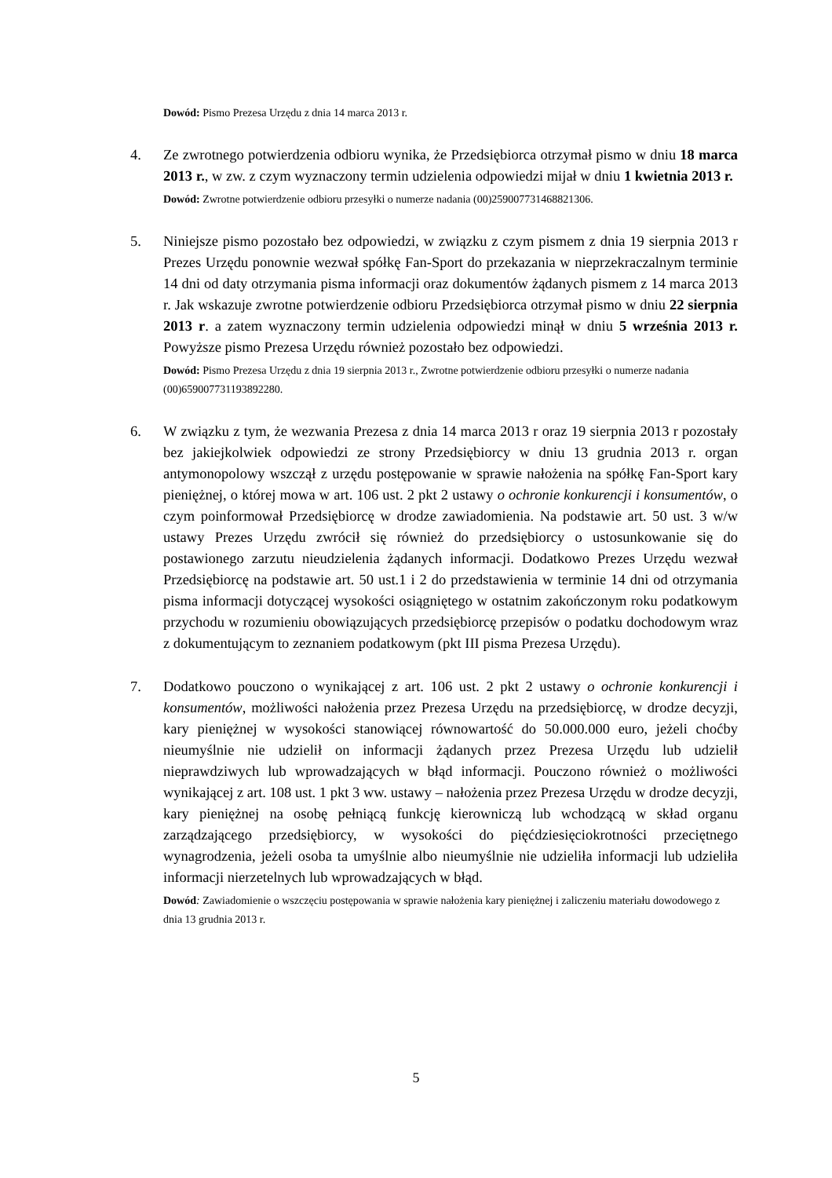Dowód: Pismo Prezesa Urzędu z dnia 14 marca 2013 r.
4. Ze zwrotnego potwierdzenia odbioru wynika, że Przedsiębiorca otrzymał pismo w dniu 18 marca 2013 r., w zw. z czym wyznaczony termin udzielenia odpowiedzi mijał w dniu 1 kwietnia 2013 r.
Dowód: Zwrotne potwierdzenie odbioru przesyłki o numerze nadania (00)259007731468821306.
5. Niniejsze pismo pozostało bez odpowiedzi, w związku z czym pismem z dnia 19 sierpnia 2013 r Prezes Urzędu ponownie wezwał spółkę Fan-Sport do przekazania w nieprzekraczalnym terminie 14 dni od daty otrzymania pisma informacji oraz dokumentów żądanych pismem z 14 marca 2013 r. Jak wskazuje zwrotne potwierdzenie odbioru Przedsiębiorca otrzymał pismo w dniu 22 sierpnia 2013 r. a zatem wyznaczony termin udzielenia odpowiedzi minął w dniu 5 września 2013 r. Powyższe pismo Prezesa Urzędu również pozostało bez odpowiedzi.
Dowód: Pismo Prezesa Urzędu z dnia 19 sierpnia 2013 r., Zwrotne potwierdzenie odbioru przesyłki o numerze nadania (00)659007731193892280.
6. W związku z tym, że wezwania Prezesa z dnia 14 marca 2013 r oraz 19 sierpnia 2013 r pozostały bez jakiejkolwiek odpowiedzi ze strony Przedsiębiorcy w dniu 13 grudnia 2013 r. organ antymonopolowy wszczął z urzędu postępowanie w sprawie nałożenia na spółkę Fan-Sport kary pieniężnej, o której mowa w art. 106 ust. 2 pkt 2 ustawy o ochronie konkurencji i konsumentów, o czym poinformował Przedsiębiorcę w drodze zawiadomienia. Na podstawie art. 50 ust. 3 w/w ustawy Prezes Urzędu zwrócił się również do przedsiębiorcy o ustosunkowanie się do postawionego zarzutu nieudzielenia żądanych informacji. Dodatkowo Prezes Urzędu wezwał Przedsiębiorcę na podstawie art. 50 ust.1 i 2 do przedstawienia w terminie 14 dni od otrzymania pisma informacji dotyczącej wysokości osiągniętego w ostatnim zakończonym roku podatkowym przychodu w rozumieniu obowiązujących przedsiębiorcę przepisów o podatku dochodowym wraz z dokumentującym to zeznaniem podatkowym (pkt III pisma Prezesa Urzędu).
7. Dodatkowo pouczono o wynikającej z art. 106 ust. 2 pkt 2 ustawy o ochronie konkurencji i konsumentów, możliwości nałożenia przez Prezesa Urzędu na przedsiębiorcę, w drodze decyzji, kary pieniężnej w wysokości stanowiącej równowartość do 50.000.000 euro, jeżeli choćby nieumyślnie nie udzielił on informacji żądanych przez Prezesa Urzędu lub udzielił nieprawdziwych lub wprowadzających w błąd informacji. Pouczono również o możliwości wynikającej z art. 108 ust. 1 pkt 3 ww. ustawy – nałożenia przez Prezesa Urzędu w drodze decyzji, kary pieniężnej na osobę pełniącą funkcję kierowniczą lub wchodzącą w skład organu zarządzającego przedsiębiorcy, w wysokości do pięćdziesięciokrotności przeciętnego wynagrodzenia, jeżeli osoba ta umyślnie albo nieumyślnie nie udzieliła informacji lub udzieliła informacji nierzetelnych lub wprowadzających w błąd.
Dowód: Zawiadomienie o wszczęciu postępowania w sprawie nałożenia kary pieniężnej i zaliczeniu materiału dowodowego z dnia 13 grudnia 2013 r.
5